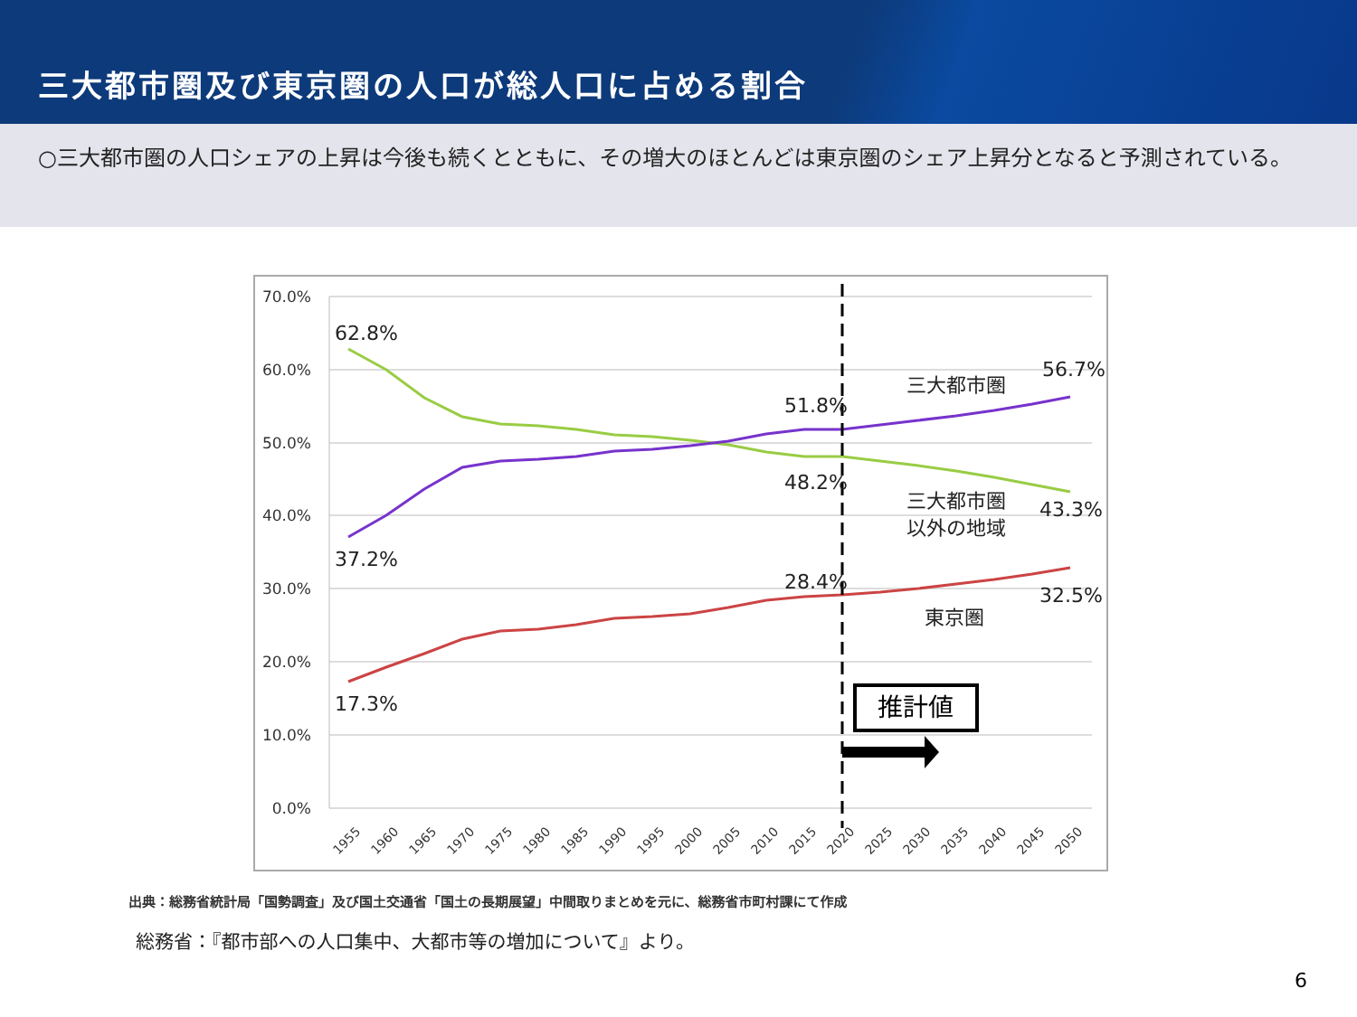三大都市圏及び東京圏の人口が総人口に占める割合
○三大都市圏の人口シェアの上昇は今後も続くとともに、その増大のほとんどは東京圏のシェア上昇分となると予測されている。
70.0%
60.0%
50.0%
40.0%
30.0%
20.0%
10.0%
0.0%
推計値
62.8%
51.8%
48.2%
37.2%
28.4%
17.3%
56.7%
43.3%
32.5%
三大都市圏
三大都市圏
以外の地域
東京圏
1955
1960
1965
1970
1975
1980
1985
1990
1995
2000
2005
2010
2015
2020
2025
2030
2035
2040
2045
2050
出典：総務省統計局「国勢調査」及び国土交通省「国土の長期展望」中間取りまとめを元に、総務省市町村課にて作成
総務省：『都市部への人口集中、大都市等の増加について』より。
6